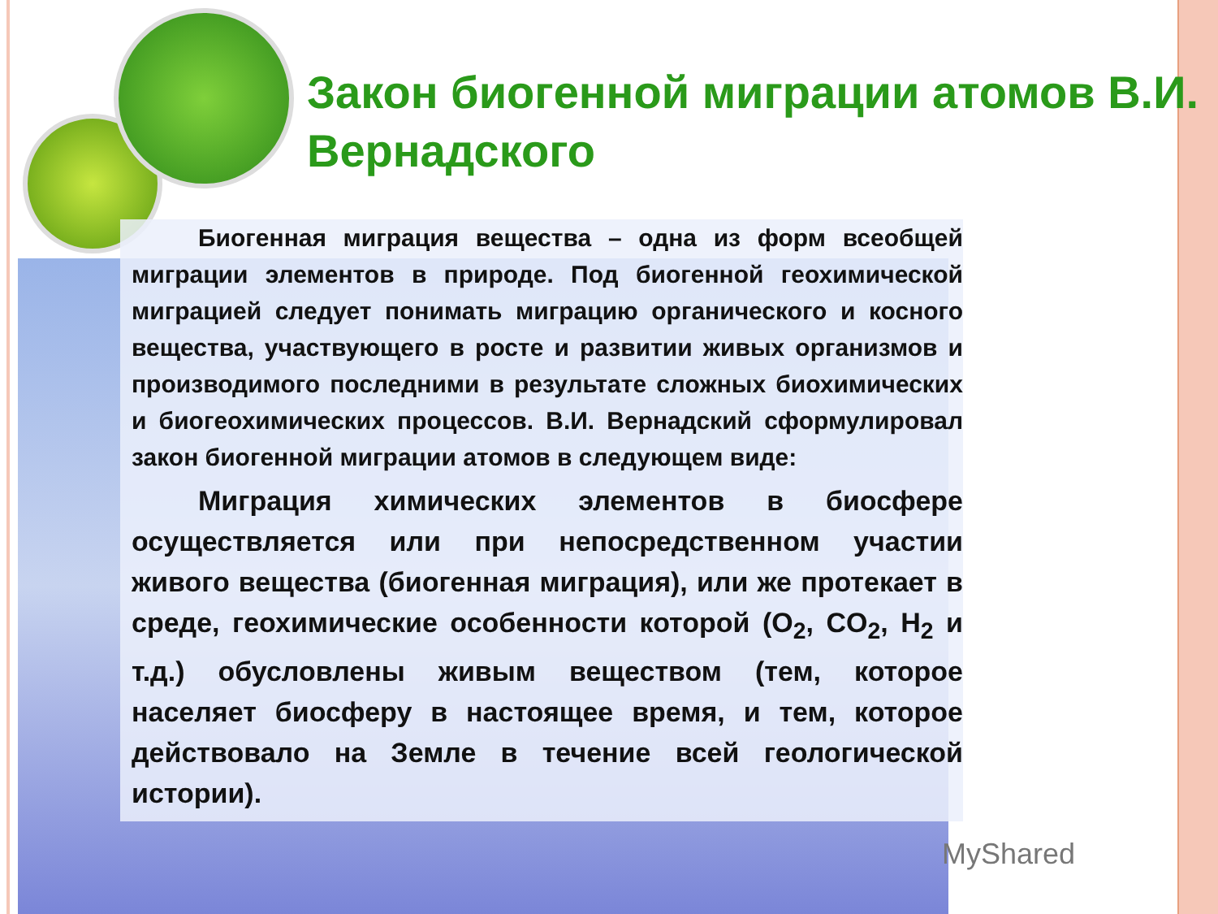Закон биогенной миграции атомов В.И. Вернадского
Биогенная миграция вещества – одна из форм всеобщей миграции элементов в природе. Под биогенной геохимической миграцией следует понимать миграцию органического и косного вещества, участвующего в росте и развитии живых организмов и производимого последними в результате сложных биохимических и биогеохимических процессов. В.И. Вернадский сформулировал закон биогенной миграции атомов в следующем виде:
Миграция химических элементов в биосфере осуществляется или при непосредственном участии живого вещества (биогенная миграция), или же протекает в среде, геохимические особенности которой (O<sub>2</sub>, CO<sub>2</sub>, H<sub>2</sub> и т.д.) обусловлены живым веществом (тем, которое населяет биосферу в настоящее время, и тем, которое действовало на Земле в течение всей геологической истории).
MyShared